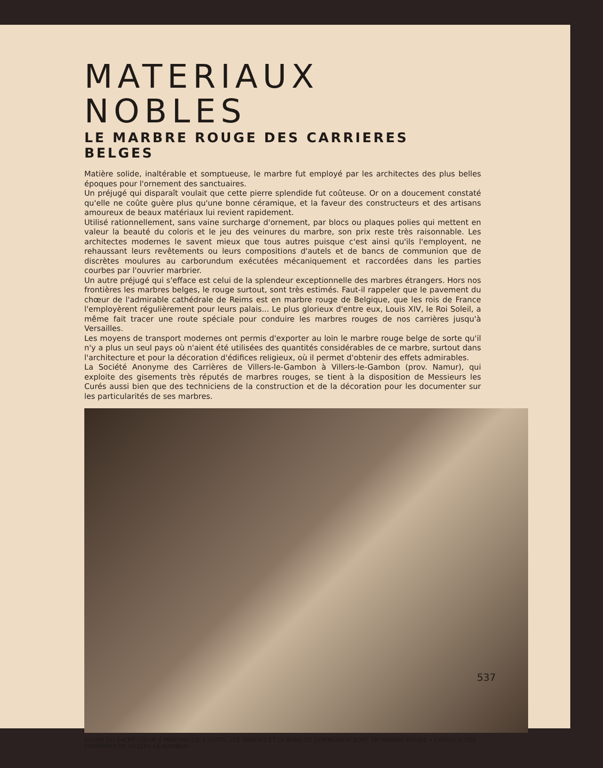MATERIAUX NOBLES
LE MARBRE ROUGE DES CARRIERES BELGES
Matière solide, inaltérable et somptueuse, le marbre fut employé par les architectes des plus belles époques pour l'ornement des sanctuaires.
Un préjugé qui disparaît voulait que cette pierre splendide fut coûteuse. Or on a doucement constaté qu'elle ne coûte guère plus qu'une bonne céramique, et la faveur des constructeurs et des artisans amoureux de beaux matériaux lui revient rapidement.
Utilisé rationnellement, sans vaine surcharge d'ornement, par blocs ou plaques polies qui mettent en valeur la beauté du coloris et le jeu des veinures du marbre, son prix reste très raisonnable. Les architectes modernes le savent mieux que tous autres puisque c'est ainsi qu'ils l'employent, ne rehaussant leurs revêtements ou leurs compositions d'autels et de bancs de communion que de discrètes moulures au carborundum exécutées mécaniquement et raccordées dans les parties courbes par l'ouvrier marbrier.
Un autre préjugé qui s'efface est celui de la splendeur exceptionnelle des marbres étrangers. Hors nos frontières les marbres belges, le rouge surtout, sont très estimés. Faut-il rappeler que le pavement du chœur de l'admirable cathédrale de Reims est en marbre rouge de Belgique, que les rois de France l'employèrent régulièrement pour leurs palais... Le plus glorieux d'entre eux, Louis XIV, le Roi Soleil, a même fait tracer une route spéciale pour conduire les marbres rouges de nos carrières jusqu'à Versailles.
Les moyens de transport modernes ont permis d'exporter au loin le marbre rouge belge de sorte qu'il n'y a plus un seul pays où n'aient été utilisées des quantités considérables de ce marbre, surtout dans l'architecture et pour la décoration d'édifices religieux, où il permet d'obtenir des effets admirables.
La Société Anonyme des Carrières de Villers-le-Gambon à Villers-le-Gambon (prov. Namur), qui exploite des gisements très réputés de marbres rouges, se tient à la disposition de Messieurs les Curés aussi bien que des techniciens de la construction et de la décoration pour les documenter sur les particularités de ses marbres.
EGLISE DU SACRE-CŒUR A MARCINELLE. L'AUTEL, LES AMBONS ET LE BANC DE COMMUNION SONT EN MARBRE ROUGE « CAVIGA », DES CARRIERES DE VILLERS-LE-GAMBON.
537